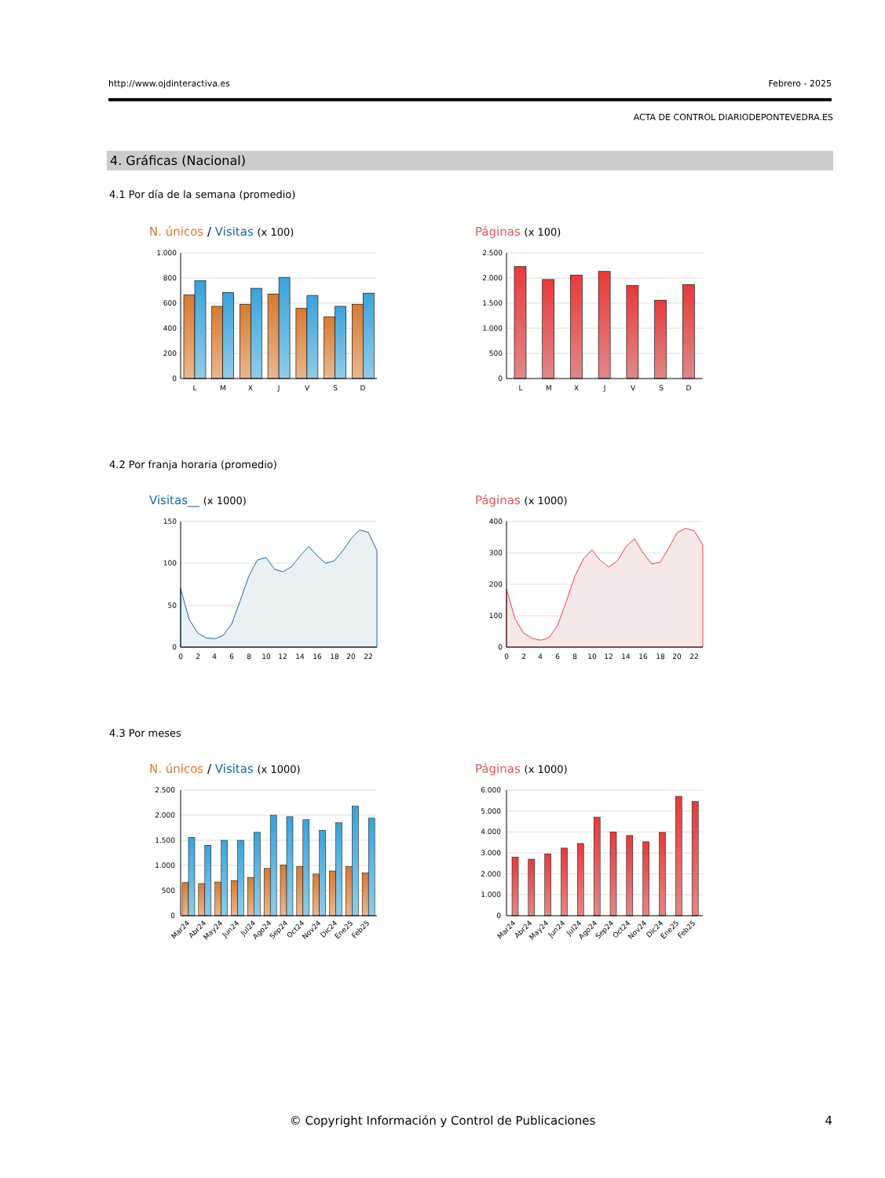http://www.ojdinteractiva.es Febrero - 2025
ACTA DE CONTROL DIARIODEPONTEVEDRA.ES
4. Gráficas (Nacional)
4.1 Por día de la semana (promedio)
N. únicos / Visitas (x 100)
1.000
800
600
400
200
0
L
M
X
J
V
S
D
Páginas (x 100)
2.500
2.000
1.500
1.000
500
0
L
M
X
J
V
S
D
4.2 Por franja horaria (promedio)
Visitas__ (x 1000)
150
100
50
0
0
2
4
6
8
10
12
14
16
18
20
22
Páginas (x 1000)
400
300
200
100
0
0
2
4
6
8
10
12
14
16
18
20
22
4.3 Por meses
N. únicos / Visitas (x 1000)
2.500
2.000
1.500
1.000
500
0
Mar24
Abr24
May24
Jun24
Jul24
Ago24
Sep24
Oct24
Nov24
Dic24
Ene25
Feb25
Páginas (x 1000)
6.000
5.000
4.000
3.000
2.000
1.000
0
Mar24
Abr24
May24
Jun24
Jul24
Ago24
Sep24
Oct24
Nov24
Dic24
Ene25
Feb25
© Copyright Información y Control de Publicaciones
4